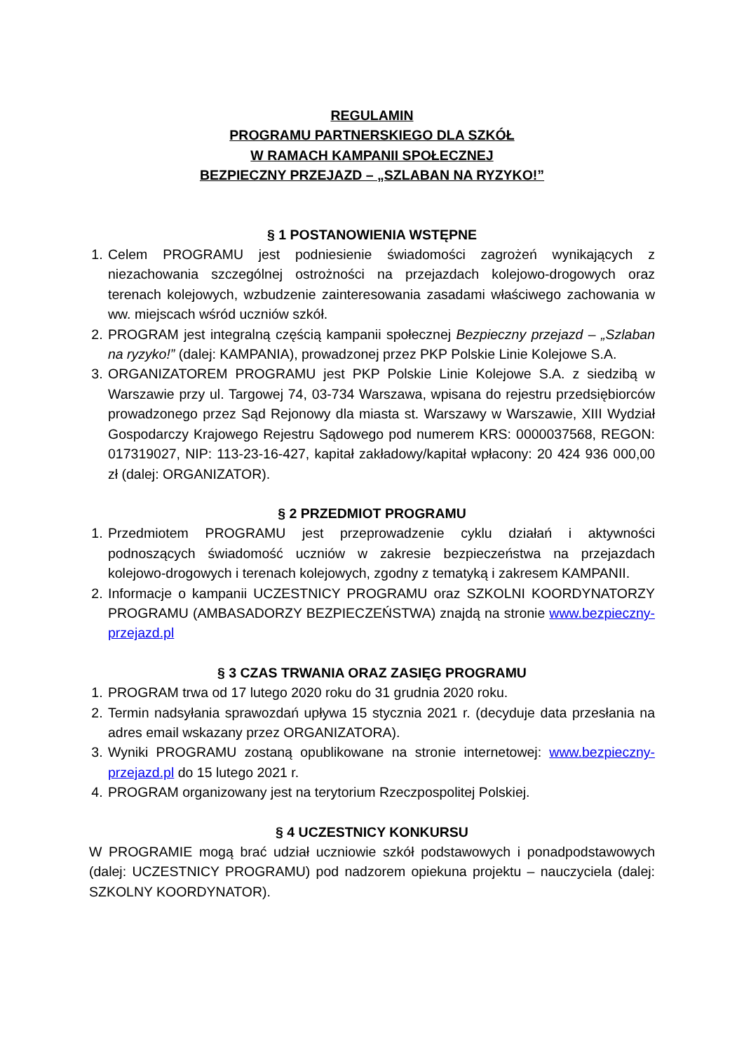REGULAMIN
PROGRAMU PARTNERSKIEGO DLA SZKÓŁ
W RAMACH KAMPANII SPOŁECZNEJ
BEZPIECZNY PRZEJAZD – „SZLABAN NA RYZYKO!”
§ 1 POSTANOWIENIA WSTĘPNE
1. Celem PROGRAMU jest podniesienie świadomości zagrożeń wynikających z niezachowania szczególnej ostrożności na przejazdach kolejowo-drogowych oraz terenach kolejowych, wzbudzenie zainteresowania zasadami właściwego zachowania w ww. miejscach wśród uczniów szkół.
2. PROGRAM jest integralną częścią kampanii społecznej Bezpieczny przejazd – „Szlaban na ryzyko!” (dalej: KAMPANIA), prowadzonej przez PKP Polskie Linie Kolejowe S.A.
3. ORGANIZATOREM PROGRAMU jest PKP Polskie Linie Kolejowe S.A. z siedzibą w Warszawie przy ul. Targowej 74, 03-734 Warszawa, wpisana do rejestru przedsiębiorców prowadzonego przez Sąd Rejonowy dla miasta st. Warszawy w Warszawie, XIII Wydział Gospodarczy Krajowego Rejestru Sądowego pod numerem KRS: 0000037568, REGON: 017319027, NIP: 113-23-16-427, kapitał zakładowy/kapitał wpłacony: 20 424 936 000,00 zł (dalej: ORGANIZATOR).
§ 2 PRZEDMIOT PROGRAMU
1. Przedmiotem PROGRAMU jest przeprowadzenie cyklu działań i aktywności podnoszących świadomość uczniów w zakresie bezpieczeństwa na przejazdach kolejowo-drogowych i terenach kolejowych, zgodny z tematyką i zakresem KAMPANII.
2. Informacje o kampanii UCZESTNICY PROGRAMU oraz SZKOLNI KOORDYNATORZY PROGRAMU (AMBASADORZY BEZPIECZEŃSTWA) znajdą na stronie www.bezpieczny-przejazd.pl
§ 3 CZAS TRWANIA ORAZ ZASIĘG PROGRAMU
1. PROGRAM trwa od 17 lutego 2020 roku do 31 grudnia 2020 roku.
2. Termin nadsyłania sprawozdań upływa 15 stycznia 2021 r. (decyduje data przesłania na adres email wskazany przez ORGANIZATORA).
3. Wyniki PROGRAMU zostaną opublikowane na stronie internetowej: www.bezpieczny-przejazd.pl do 15 lutego 2021 r.
4. PROGRAM organizowany jest na terytorium Rzeczpospolitej Polskiej.
§ 4 UCZESTNICY KONKURSU
W PROGRAMIE mogą brać udział uczniowie szkół podstawowych i ponadpodstawowych (dalej: UCZESTNICY PROGRAMU) pod nadzorem opiekuna projektu – nauczyciela (dalej: SZKOLNY KOORDYNATOR).